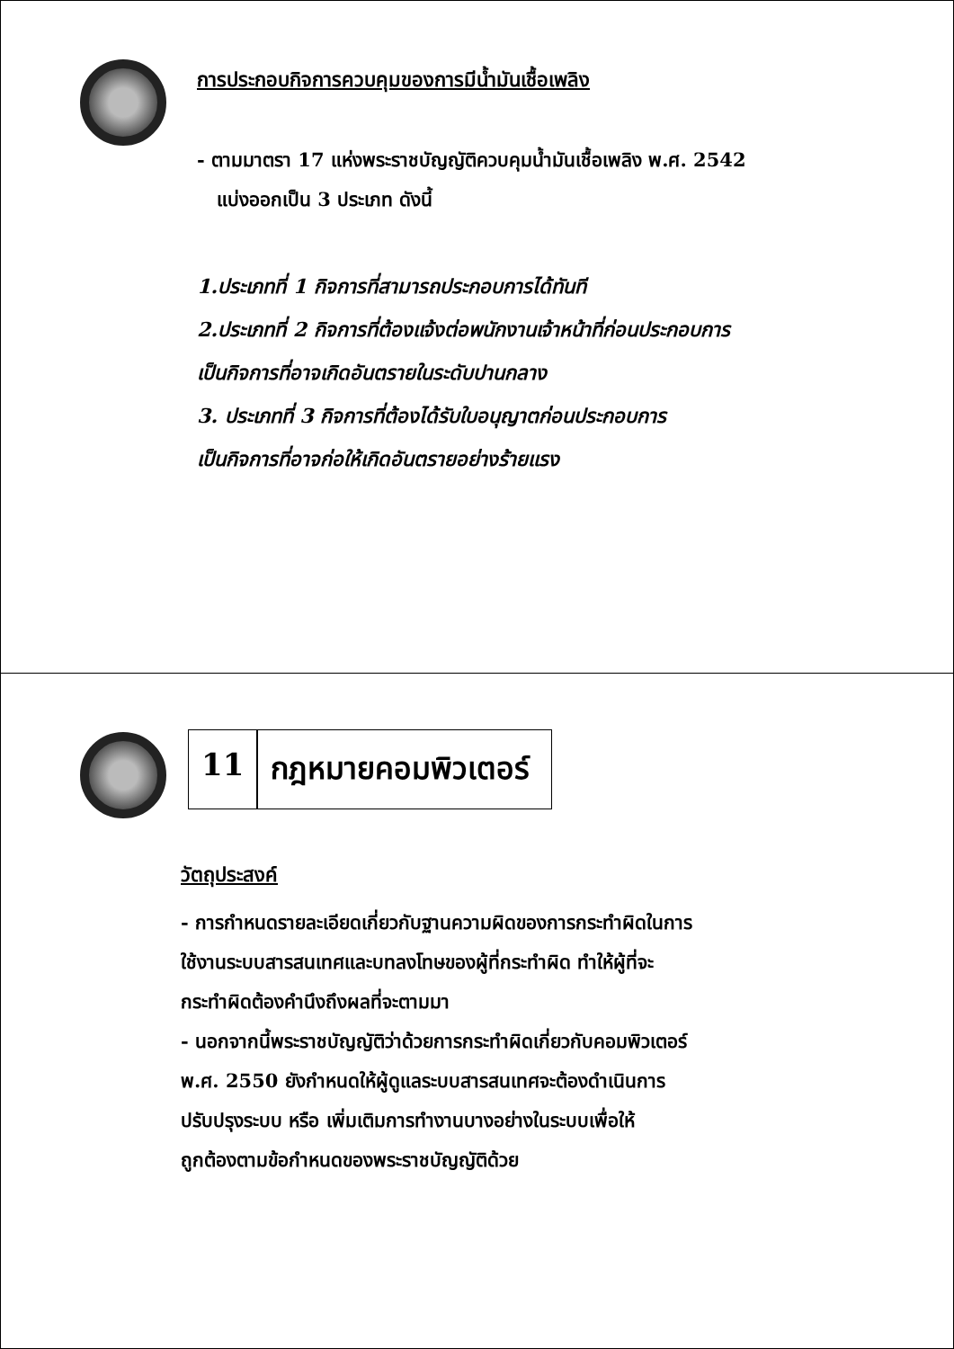การประกอบกิจการควบคุมของการมีน้ำมันเชื้อเพลิง
- ตามมาตรา 17 แห่งพระราชบัญญัติควบคุมน้ำมันเชื้อเพลิง พ.ศ. 2542
แบ่งออกเป็น 3 ประเภท ดังนี้
1.ประเภทที่ 1 กิจการที่สามารถประกอบการได้ทันที
2.ประเภทที่ 2 กิจการที่ต้องแจ้งต่อพนักงานเจ้าหน้าที่ก่อนประกอบการ
เป็นกิจการที่อาจเกิดอันตรายในระดับปานกลาง
3. ประเภทที่ 3 กิจการที่ต้องได้รับใบอนุญาตก่อนประกอบการ
เป็นกิจการที่อาจก่อให้เกิดอันตรายอย่างร้ายแรง
11 กฎหมายคอมพิวเตอร์
วัตถุประสงค์
- การกำหนดรายละเอียดเกี่ยวกับฐานความผิดของการกระทำผิดในการ
ใช้งานระบบสารสนเทศและบทลงโทษของผู้ที่กระทำผิด ทำให้ผู้ที่จะ
กระทำผิดต้องคำนึงถึงผลที่จะตามมา
- นอกจากนี้พระราชบัญญัติว่าด้วยการกระทำผิดเกี่ยวกับคอมพิวเตอร์
พ.ศ. 2550 ยังกำหนดให้ผู้ดูแลระบบสารสนเทศจะต้องดำเนินการ
ปรับปรุงระบบ หรือ เพิ่มเติมการทำงานบางอย่างในระบบเพื่อให้
ถูกต้องตามข้อกำหนดของพระราชบัญญัติด้วย